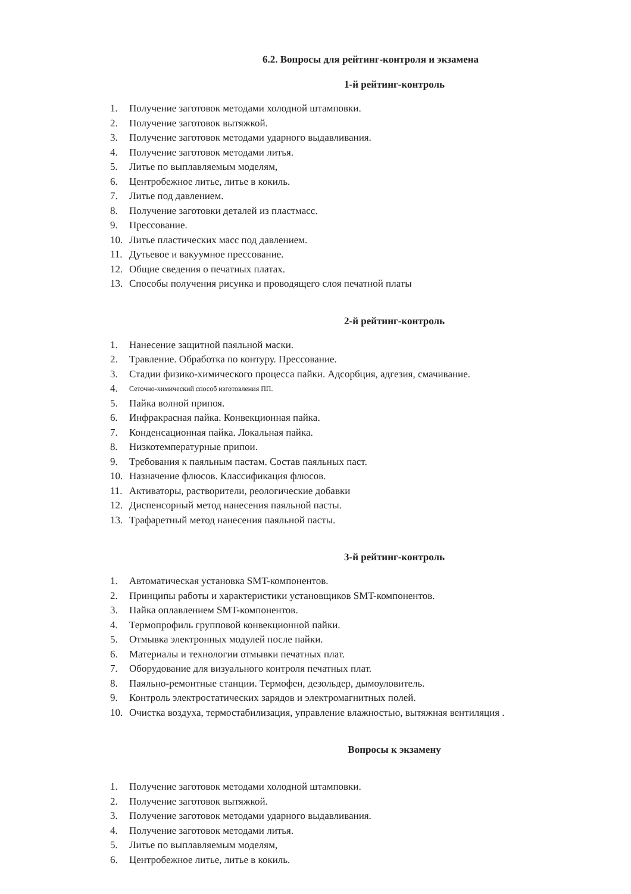6.2. Вопросы для рейтинг-контроля и экзамена
1-й рейтинг-контроль
1. Получение заготовок методами холодной штамповки.
2. Получение заготовок вытяжкой.
3. Получение заготовок методами ударного выдавливания.
4. Получение заготовок методами литья.
5. Литье по выплавляемым моделям,
6. Центробежное литье, литье в кокиль.
7. Литье под давлением.
8. Получение заготовки деталей из пластмасс.
9. Прессование.
10. Литье пластических масс под давлением.
11. Дутьевое и вакуумное прессование.
12. Общие сведения о печатных платах.
13. Способы получения рисунка и проводящего слоя печатной платы
2-й рейтинг-контроль
1. Нанесение защитной паяльной маски.
2. Травление. Обработка по контуру. Прессование.
3. Стадии физико-химического процесса пайки. Адсорбция, адгезия, смачивание.
4. Сеточно-химический способ изготовления ПП.
5. Пайка волной припоя.
6. Инфракрасная пайка. Конвекционная пайка.
7. Конденсационная пайка. Локальная пайка.
8. Низкотемпературные припои.
9. Требования к паяльным пастам. Состав паяльных паст.
10. Назначение флюсов. Классификация флюсов.
11. Активаторы, растворители, реологические добавки
12. Диспенсорный метод нанесения паяльной пасты.
13. Трафаретный метод нанесения паяльной пасты.
3-й рейтинг-контроль
1. Автоматическая установка SMT-компонентов.
2. Принципы работы и характеристики установщиков SMT-компонентов.
3. Пайка оплавлением SMT-компонентов.
4. Термопрофиль групповой конвекционной пайки.
5. Отмывка электронных модулей после пайки.
6. Материалы и технологии отмывки печатных плат.
7. Оборудование для визуального контроля печатных плат.
8. Паяльно-ремонтные станции. Термофен, дезольдер, дымоуловитель.
9. Контроль электростатических зарядов и электромагнитных полей.
10. Очистка воздуха, термостабилизация, управление влажностью, вытяжная вентиляция .
Вопросы к экзамену
1. Получение заготовок методами холодной штамповки.
2. Получение заготовок вытяжкой.
3. Получение заготовок методами ударного выдавливания.
4. Получение заготовок методами литья.
5. Литье по выплавляемым моделям,
6. Центробежное литье, литье в кокиль.